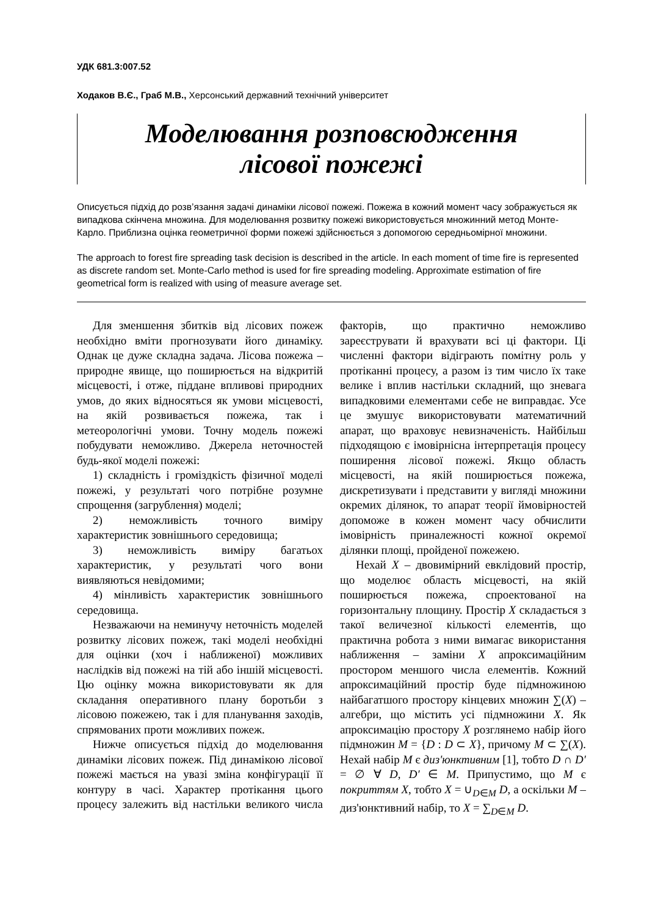УДК 681.3:007.52
Ходаков В.Є., Граб М.В., Херсонський державний технічний університет
Моделювання розповсюдження
лісової пожежі
Описується підхід до розв’язання задачі динаміки лісової пожежі. Пожежа в кожний момент часу зображується як випадкова скінчена множина. Для моделювання розвитку пожежі використовується множинний метод Монте-Карло. Приблизна оцінка геометричної форми пожежі здійснюється з допомогою середньомірної множини.
The approach to forest fire spreading task decision is described in the article. In each moment of time fire is represented as discrete random set. Monte-Carlo method is used for fire spreading modeling. Approximate estimation of fire geometrical form is realized with using of measure average set.
Для зменшення збитків від лісових пожеж необхідно вміти прогнозувати його динаміку. Однак це дуже складна задача. Лісова пожежа – природне явище, що поширюється на відкритій місцевості, і отже, піддане впливові природних умов, до яких відносяться як умови місцевості, на якій розвивається пожежа, так і метеорологічні умови. Точну модель пожежі побудувати неможливо. Джерела неточностей будь-якої моделі пожежі:
1) складність і громіздкість фізичної моделі пожежі, у результаті чого потрібне розумне спрощення (загрублення) моделі;
2) неможливість точного виміру характеристик зовнішнього середовища;
3) неможливість виміру багатьох характеристик, у результаті чого вони виявляються невідомими;
4) мінливість характеристик зовнішнього середовища.
Незважаючи на неминучу неточність моделей розвитку лісових пожеж, такі моделі необхідні для оцінки (хоч і наближеної) можливих наслідків від пожежі на тій або іншій місцевості. Цю оцінку можна використовувати як для складання оперативного плану боротьби з лісовою пожежею, так і для планування заходів, спрямованих проти можливих пожеж.
Нижче описується підхід до моделювання динаміки лісових пожеж. Під динамікою лісової пожежі мається на увазі зміна конфігурації її контуру в часі. Характер протікання цього процесу залежить від настільки великого числа факторів, що практично неможливо зареєструвати й врахувати всі ці фактори. Ці численні фактори відіграють помітну роль у протіканні процесу, а разом із тим число їх таке велике і вплив настільки складний, що зневага випадковими елементами себе не виправдає. Усе це змушує використовувати математичний апарат, що враховує невизначеність. Найбільш підходящою є імовірнісна інтерпретація процесу поширення лісової пожежі. Якщо область місцевості, на якій поширюється пожежа, дискретизувати і представити у вигляді множини окремих ділянок, то апарат теорії ймовірностей допоможе в кожен момент часу обчислити імовірність приналежності кожної окремої ділянки площі, пройденої пожежею.
Нехай X – двовимірний евклідовий простір, що моделює область місцевості, на якій поширюється пожежа, спроектованої на горизонтальну площину. Простір X складається з такої величезної кількості елементів, що практична робота з ними вимагає використання наближення – заміни X апроксимаційним простором меншого числа елементів. Кожний апроксимаційний простір буде підмножиною найбагатшого простору кінцевих множин ∑(X) – алгебри, що містить усі підмножини X. Як апроксимацію простору X розглянемо набір його підмножин M = {D : D ⊂ X}, причому M ⊂ ∑(X). Нехай набір M є диз'юнктивним [1], тобто D ∩ D′ = ∅ ∀ D, D′ ∈ M. Припустимо, що M є покриттям X, тобто X = ∪<sub>D∈M</sub> D, а оскільки M – диз'юнктивний набір, то X = ∑<sub>D∈M</sub> D.